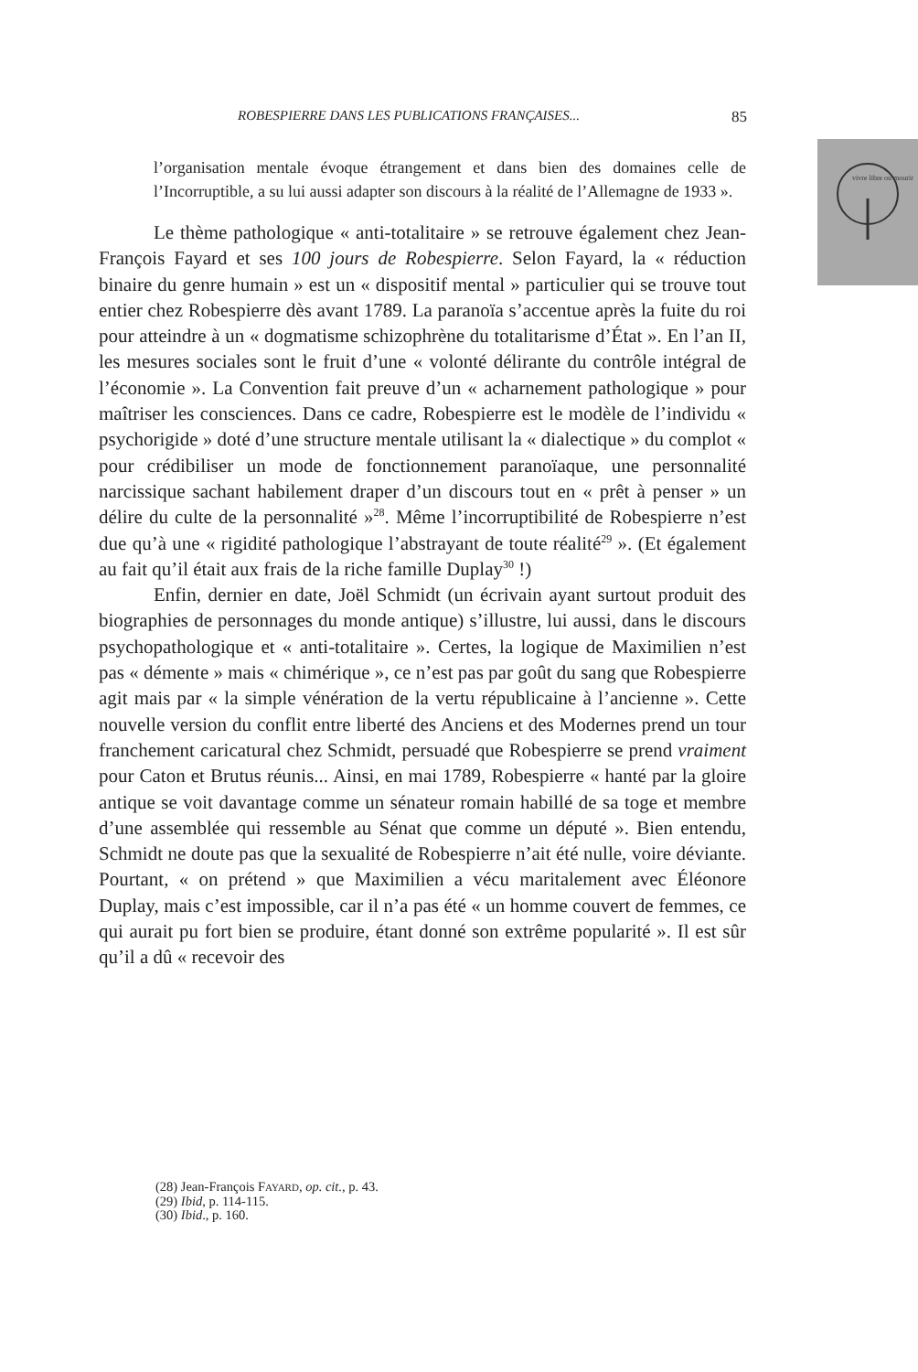ROBESPIERRE DANS LES PUBLICATIONS FRANÇAISES... 85
vivre libre ou mourir
l’organisation mentale évoque étrangement et dans bien des domaines celle de l’Incorruptible, a su lui aussi adapter son discours à la réalité de l’Allemagne de 1933 ».
Le thème pathologique « anti-totalitaire » se retrouve également chez Jean-François Fayard et ses 100 jours de Robespierre. Selon Fayard, la « réduction binaire du genre humain » est un « dispositif mental » particulier qui se trouve tout entier chez Robespierre dès avant 1789. La paranoïa s’accentue après la fuite du roi pour atteindre à un « dogmatisme schizophrène du totalitarisme d’État ». En l’an II, les mesures sociales sont le fruit d’une « volonté délirante du contrôle intégral de l’économie ». La Convention fait preuve d’un « acharnement pathologique » pour maîtriser les consciences. Dans ce cadre, Robespierre est le modèle de l’individu « psychorigide » doté d’une structure mentale utilisant la « dialectique » du complot « pour crédibiliser un mode de fonctionnement paranoïaque, une personnalité narcissique sachant habilement draper d’un discours tout en « prêt à penser » un délire du culte de la personnalité »<sup>28</sup>. Même l’incorruptibilité de Robespierre n’est due qu’à une « rigidité pathologique l’abstrayant de toute réalité<sup>29</sup> ». (Et également au fait qu’il était aux frais de la riche famille Duplay<sup>30</sup> !)
Enfin, dernier en date, Joël Schmidt (un écrivain ayant surtout produit des biographies de personnages du monde antique) s’illustre, lui aussi, dans le discours psychopathologique et « anti-totalitaire ». Certes, la logique de Maximilien n’est pas « démente » mais « chimérique », ce n’est pas par goût du sang que Robespierre agit mais par « la simple vénération de la vertu républicaine à l’ancienne ». Cette nouvelle version du conflit entre liberté des Anciens et des Modernes prend un tour franchement caricatural chez Schmidt, persuadé que Robespierre se prend vraiment pour Caton et Brutus réunis... Ainsi, en mai 1789, Robespierre « hanté par la gloire antique se voit davantage comme un sénateur romain habillé de sa toge et membre d’une assemblée qui ressemble au Sénat que comme un député ». Bien entendu, Schmidt ne doute pas que la sexualité de Robespierre n’ait été nulle, voire déviante. Pourtant, « on prétend » que Maximilien a vécu maritalement avec Éléonore Duplay, mais c’est impossible, car il n’a pas été « un homme couvert de femmes, ce qui aurait pu fort bien se produire, étant donné son extrême popularité ». Il est sûr qu’il a dû « recevoir des
(28) Jean-François FAYARD, op. cit., p. 43.
(29) Ibid, p. 114-115.
(30) Ibid., p. 160.